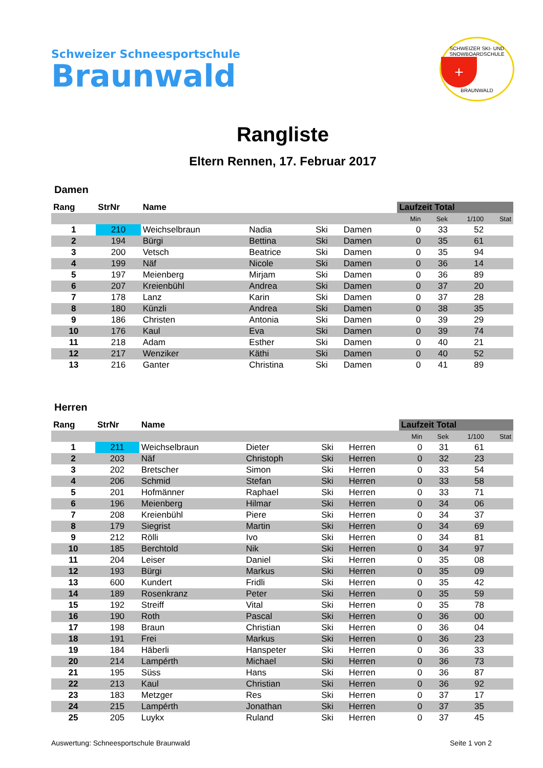Schweizer Schneesportschule
Braunwald
SCHWEIZER SKI- UND SNOWBOARDSCHULE
+
BRAUNWALD
Rangliste
Eltern Rennen, 17. Februar 2017
Damen
| Rang | StrNr | Name | | | | Laufzeit Total | | | |
| --- | --- | --- | --- | --- | --- | --- | --- | --- | --- |
| | | | | | | Min | Sek | 1/100 | Stat |
| 1 | 210 | Weichselbraun | Nadia | Ski | Damen | 0 | 33 | 52 | |
| 2 | 194 | Bürgi | Bettina | Ski | Damen | 0 | 35 | 61 | |
| 3 | 200 | Vetsch | Beatrice | Ski | Damen | 0 | 35 | 94 | |
| 4 | 199 | Näf | Nicole | Ski | Damen | 0 | 36 | 14 | |
| 5 | 197 | Meienberg | Mirjam | Ski | Damen | 0 | 36 | 89 | |
| 6 | 207 | Kreienbühl | Andrea | Ski | Damen | 0 | 37 | 20 | |
| 7 | 178 | Lanz | Karin | Ski | Damen | 0 | 37 | 28 | |
| 8 | 180 | Künzli | Andrea | Ski | Damen | 0 | 38 | 35 | |
| 9 | 186 | Christen | Antonia | Ski | Damen | 0 | 39 | 29 | |
| 10 | 176 | Kaul | Eva | Ski | Damen | 0 | 39 | 74 | |
| 11 | 218 | Adam | Esther | Ski | Damen | 0 | 40 | 21 | |
| 12 | 217 | Wenziker | Käthi | Ski | Damen | 0 | 40 | 52 | |
| 13 | 216 | Ganter | Christina | Ski | Damen | 0 | 41 | 89 | |
Herren
| Rang | StrNr | Name | | | | Laufzeit Total | | | |
| --- | --- | --- | --- | --- | --- | --- | --- | --- | --- |
| | | | | | | Min | Sek | 1/100 | Stat |
| 1 | 211 | Weichselbraun | Dieter | Ski | Herren | 0 | 31 | 61 | |
| 2 | 203 | Näf | Christoph | Ski | Herren | 0 | 32 | 23 | |
| 3 | 202 | Bretscher | Simon | Ski | Herren | 0 | 33 | 54 | |
| 4 | 206 | Schmid | Stefan | Ski | Herren | 0 | 33 | 58 | |
| 5 | 201 | Hofmänner | Raphael | Ski | Herren | 0 | 33 | 71 | |
| 6 | 196 | Meienberg | Hilmar | Ski | Herren | 0 | 34 | 06 | |
| 7 | 208 | Kreienbühl | Piere | Ski | Herren | 0 | 34 | 37 | |
| 8 | 179 | Siegrist | Martin | Ski | Herren | 0 | 34 | 69 | |
| 9 | 212 | Rölli | Ivo | Ski | Herren | 0 | 34 | 81 | |
| 10 | 185 | Berchtold | Nik | Ski | Herren | 0 | 34 | 97 | |
| 11 | 204 | Leiser | Daniel | Ski | Herren | 0 | 35 | 08 | |
| 12 | 193 | Bürgi | Markus | Ski | Herren | 0 | 35 | 09 | |
| 13 | 600 | Kundert | Fridli | Ski | Herren | 0 | 35 | 42 | |
| 14 | 189 | Rosenkranz | Peter | Ski | Herren | 0 | 35 | 59 | |
| 15 | 192 | Streiff | Vital | Ski | Herren | 0 | 35 | 78 | |
| 16 | 190 | Roth | Pascal | Ski | Herren | 0 | 36 | 00 | |
| 17 | 198 | Braun | Christian | Ski | Herren | 0 | 36 | 04 | |
| 18 | 191 | Frei | Markus | Ski | Herren | 0 | 36 | 23 | |
| 19 | 184 | Häberli | Hanspeter | Ski | Herren | 0 | 36 | 33 | |
| 20 | 214 | Lampérth | Michael | Ski | Herren | 0 | 36 | 73 | |
| 21 | 195 | Süss | Hans | Ski | Herren | 0 | 36 | 87 | |
| 22 | 213 | Kaul | Christian | Ski | Herren | 0 | 36 | 92 | |
| 23 | 183 | Metzger | Res | Ski | Herren | 0 | 37 | 17 | |
| 24 | 215 | Lampérth | Jonathan | Ski | Herren | 0 | 37 | 35 | |
| 25 | 205 | Luykx | Ruland | Ski | Herren | 0 | 37 | 45 | |
Auswertung: Schneesportschule Braunwald Seite 1 von 2